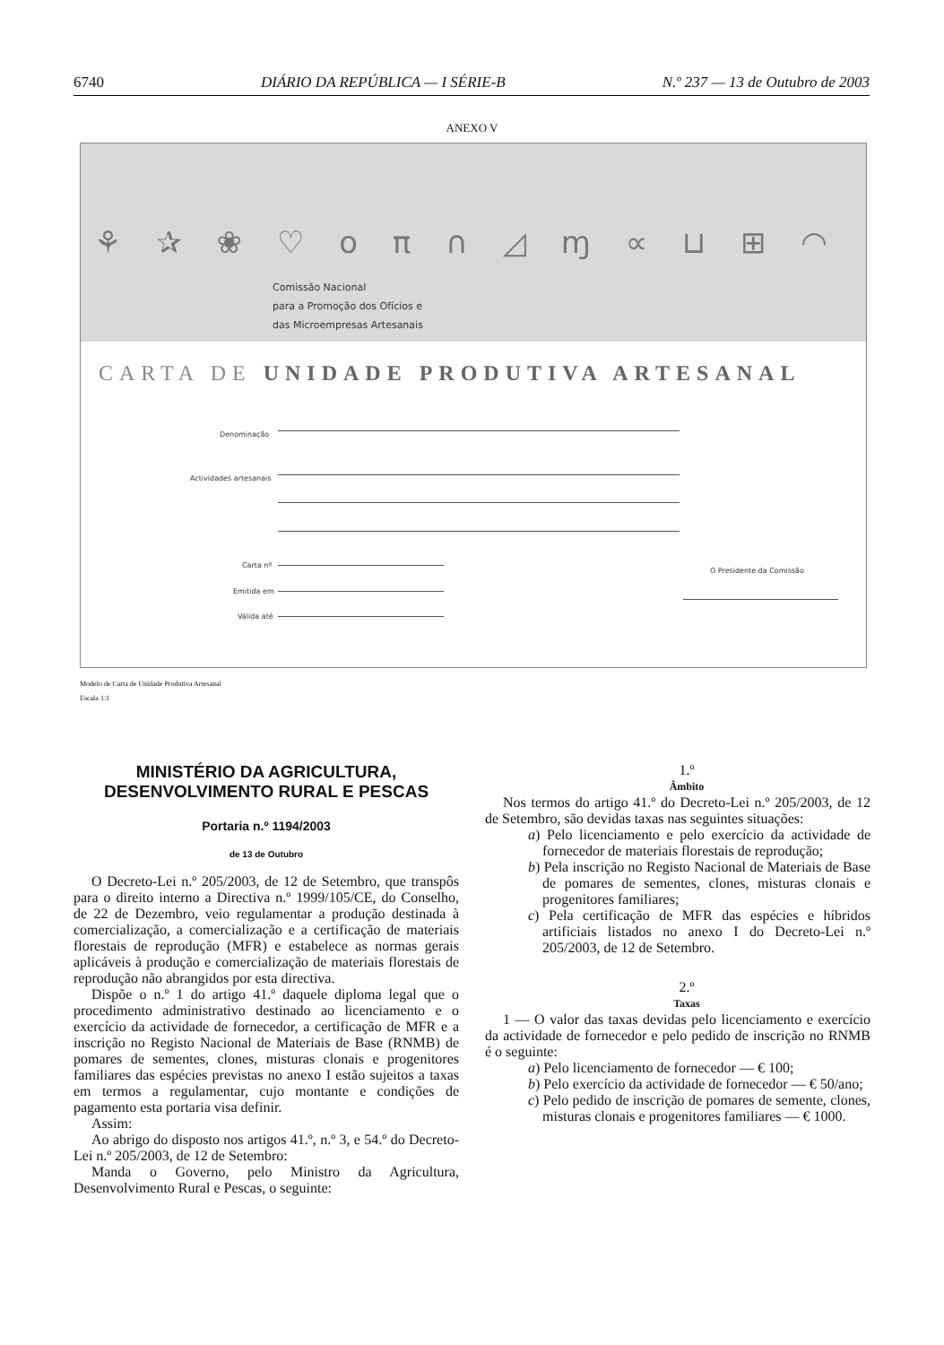6740 DIÁRIO DA REPÚBLICA — I SÉRIE-B N.º 237 — 13 de Outubro de 2003
ANEXO V
⚘ ✰ ❀ ♡ ο π ∩ ◿ ɱ ∝ ⊔ ⊞ ◠
Comissão Nacional
para a Promoção dos Ofícios e
das Microempresas Artesanais
CARTA DE UNIDADE PRODUTIVA ARTESANAL
Denominação
Actividades artesanais
Carta nº
Emitida em
Válida até
O Presidente da Comissão
Modelo de Carta de Unidade Produtiva Artesanal
Escala 1:1
MINISTÉRIO DA AGRICULTURA,
DESENVOLVIMENTO RURAL E PESCAS
Portaria n.º 1194/2003
de 13 de Outubro
O Decreto-Lei n.º 205/2003, de 12 de Setembro, que transpôs para o direito interno a Directiva n.º 1999/105/CE, do Conselho, de 22 de Dezembro, veio regulamentar a produção destinada à comercialização, a comercialização e a certificação de materiais florestais de reprodução (MFR) e estabelece as normas gerais aplicáveis à produção e comercialização de materiais florestais de reprodução não abrangidos por esta directiva.
Dispõe o n.º 1 do artigo 41.º daquele diploma legal que o procedimento administrativo destinado ao licenciamento e o exercício da actividade de fornecedor, a certificação de MFR e a inscrição no Registo Nacional de Materiais de Base (RNMB) de pomares de sementes, clones, misturas clonais e progenitores familiares das espécies previstas no anexo I estão sujeitos a taxas em termos a regulamentar, cujo montante e condições de pagamento esta portaria visa definir.
Assim:
Ao abrigo do disposto nos artigos 41.º, n.º 3, e 54.º do Decreto-Lei n.º 205/2003, de 12 de Setembro:
Manda o Governo, pelo Ministro da Agricultura, Desenvolvimento Rural e Pescas, o seguinte:
1.º
Âmbito
Nos termos do artigo 41.º do Decreto-Lei n.º 205/2003, de 12 de Setembro, são devidas taxas nas seguintes situações:
a) Pelo licenciamento e pelo exercício da actividade de fornecedor de materiais florestais de reprodução;
b) Pela inscrição no Registo Nacional de Materiais de Base de pomares de sementes, clones, misturas clonais e progenitores familiares;
c) Pela certificação de MFR das espécies e híbridos artificiais listados no anexo I do Decreto-Lei n.º 205/2003, de 12 de Setembro.
2.º
Taxas
1 — O valor das taxas devidas pelo licenciamento e exercício da actividade de fornecedor e pelo pedido de inscrição no RNMB é o seguinte:
a) Pelo licenciamento de fornecedor — € 100;
b) Pelo exercício da actividade de fornecedor — € 50/ano;
c) Pelo pedido de inscrição de pomares de semente, clones, misturas clonais e progenitores familiares — € 1000.